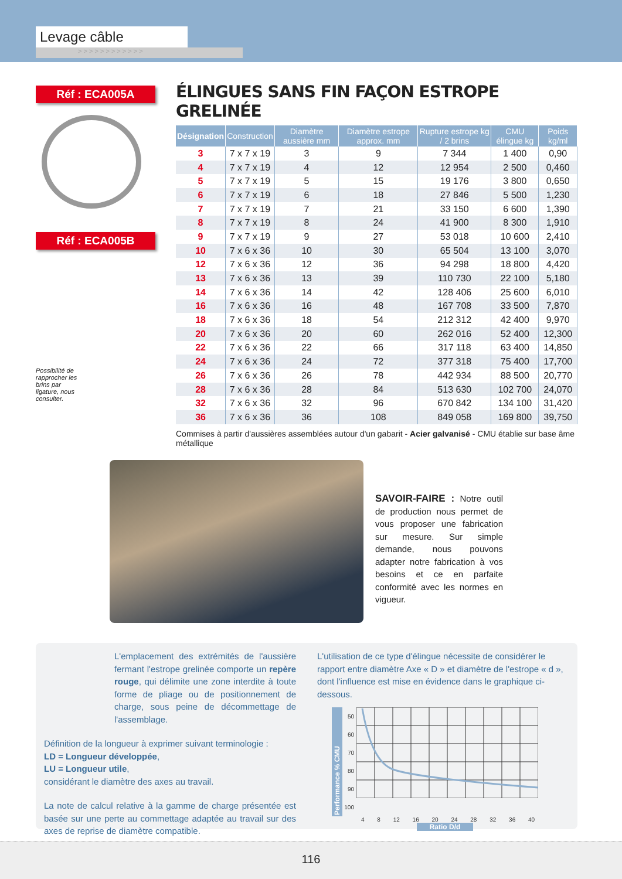Levage câble
> > > > > > > > > > > >
Réf : ECA005A
Réf : ECA005B
Possibilité de rapprocher les brins par ligature, nous consulter.
ÉLINGUES SANS FIN FAÇON ESTROPE GRELINÉE
| Désignation | Construction | Diamètre aussière mm | Diamètre estrope approx. mm | Rupture estrope kg / 2 brins | CMU élingue kg | Poids kg/ml |
| --- | --- | --- | --- | --- | --- | --- |
| 3 | 7 x 7 x 19 | 3 | 9 | 7 344 | 1 400 | 0,90 |
| 4 | 7 x 7 x 19 | 4 | 12 | 12 954 | 2 500 | 0,460 |
| 5 | 7 x 7 x 19 | 5 | 15 | 19 176 | 3 800 | 0,650 |
| 6 | 7 x 7 x 19 | 6 | 18 | 27 846 | 5 500 | 1,230 |
| 7 | 7 x 7 x 19 | 7 | 21 | 33 150 | 6 600 | 1,390 |
| 8 | 7 x 7 x 19 | 8 | 24 | 41 900 | 8 300 | 1,910 |
| 9 | 7 x 7 x 19 | 9 | 27 | 53 018 | 10 600 | 2,410 |
| 10 | 7 x 6 x 36 | 10 | 30 | 65 504 | 13 100 | 3,070 |
| 12 | 7 x 6 x 36 | 12 | 36 | 94 298 | 18 800 | 4,420 |
| 13 | 7 x 6 x 36 | 13 | 39 | 110 730 | 22 100 | 5,180 |
| 14 | 7 x 6 x 36 | 14 | 42 | 128 406 | 25 600 | 6,010 |
| 16 | 7 x 6 x 36 | 16 | 48 | 167 708 | 33 500 | 7,870 |
| 18 | 7 x 6 x 36 | 18 | 54 | 212 312 | 42 400 | 9,970 |
| 20 | 7 x 6 x 36 | 20 | 60 | 262 016 | 52 400 | 12,300 |
| 22 | 7 x 6 x 36 | 22 | 66 | 317 118 | 63 400 | 14,850 |
| 24 | 7 x 6 x 36 | 24 | 72 | 377 318 | 75 400 | 17,700 |
| 26 | 7 x 6 x 36 | 26 | 78 | 442 934 | 88 500 | 20,770 |
| 28 | 7 x 6 x 36 | 28 | 84 | 513 630 | 102 700 | 24,070 |
| 32 | 7 x 6 x 36 | 32 | 96 | 670 842 | 134 100 | 31,420 |
| 36 | 7 x 6 x 36 | 36 | 108 | 849 058 | 169 800 | 39,750 |
Commises à partir d'aussières assemblées autour d'un gabarit - Acier galvanisé - CMU établie sur base âme métallique
SAVOIR-FAIRE : Notre outil de production nous permet de vous proposer une fabrication sur mesure. Sur simple demande, nous pouvons adapter notre fabrication à vos besoins et ce en parfaite conformité avec les normes en vigueur.
L'emplacement des extrémités de l'aussière fermant l'estrope grelinée comporte un repère rouge, qui délimite une zone interdite à toute forme de pliage ou de positionnement de charge, sous peine de décommettage de l'assemblage.
Définition de la longueur à exprimer suivant terminologie :
LD = Longueur développée,
LU = Longueur utile,
considérant le diamètre des axes au travail.
La note de calcul relative à la gamme de charge présentée est basée sur une perte au commettage adaptée au travail sur des axes de reprise de diamètre compatible.
L'utilisation de ce type d'élingue nécessite de considérer le rapport entre diamètre Axe « D » et diamètre de l'estrope « d », dont l'influence est mise en évidence dans le graphique ci-dessous.
Performance % CMU
50 60 70 80 90 100
4 8 12 16 20 24 28 32 36 40
Ratio D/d
116